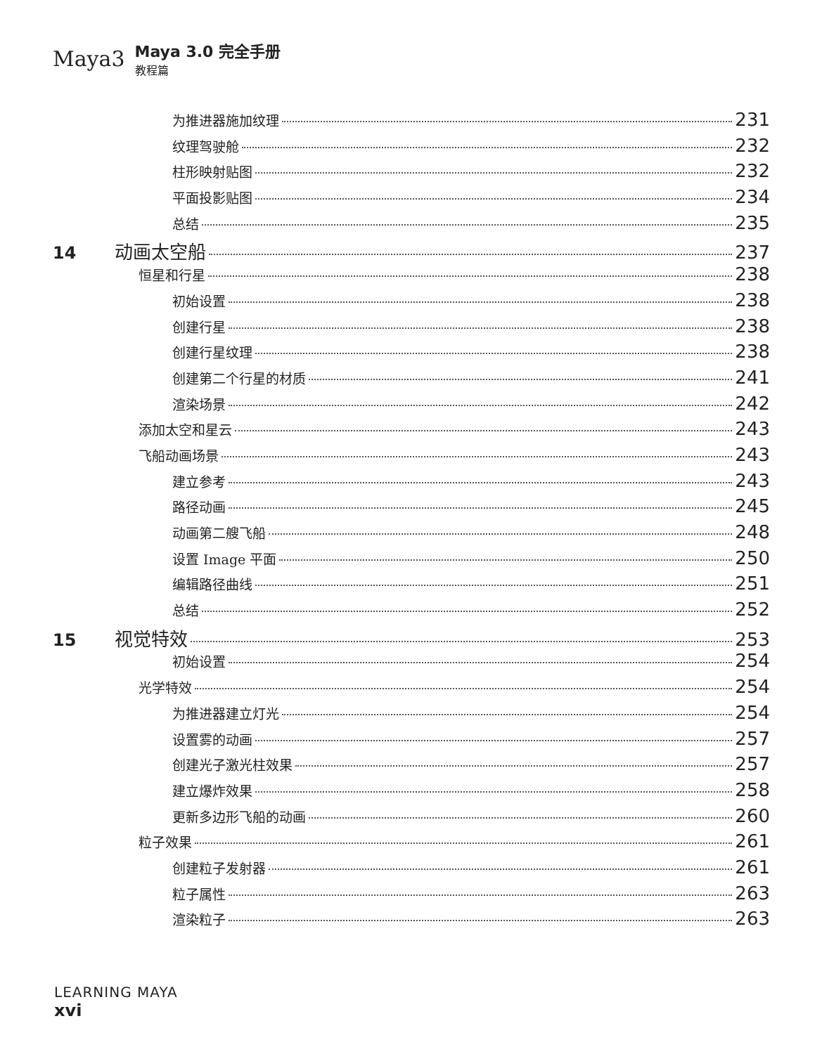Maya3
Maya 3.0 完全手册
教程篇
为推进器施加纹理 231
纹理驾驶舱 232
柱形映射贴图 232
平面投影贴图 234
总结 235
14 动画太空船 237
恒星和行星 238
初始设置 238
创建行星 238
创建行星纹理 238
创建第二个行星的材质 241
渲染场景 242
添加太空和星云 243
飞船动画场景 243
建立参考 243
路径动画 245
动画第二艘飞船 248
设置 Image 平面 250
编辑路径曲线 251
总结 252
15 视觉特效 253
初始设置 254
光学特效 254
为推进器建立灯光 254
设置雾的动画 257
创建光子激光柱效果 257
建立爆炸效果 258
更新多边形飞船的动画 260
粒子效果 261
创建粒子发射器 261
粒子属性 263
渲染粒子 263
LEARNING MAYA
xvi